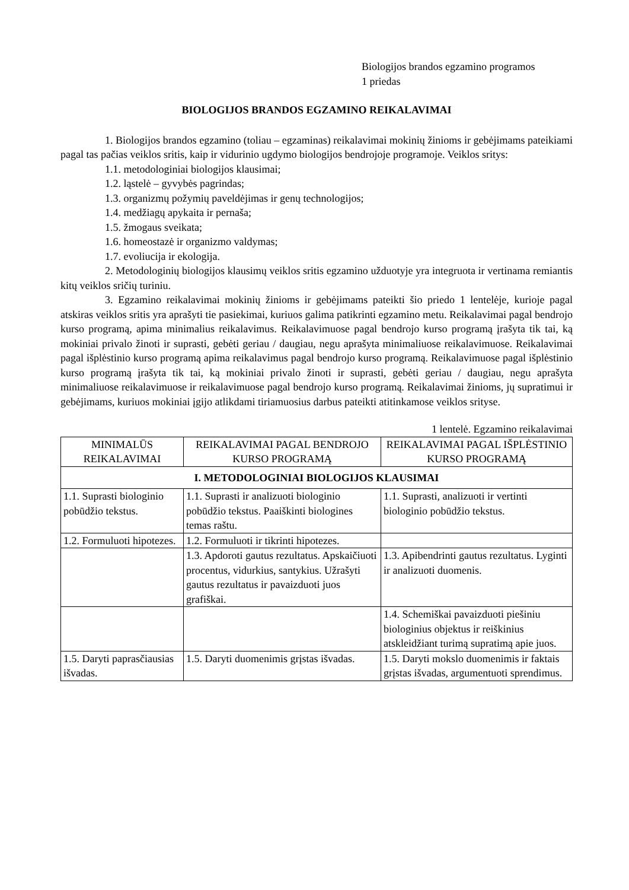Biologijos brandos egzamino programos
1 priedas
BIOLOGIJOS BRANDOS EGZAMINO REIKALAVIMAI
1. Biologijos brandos egzamino (toliau – egzaminas) reikalavimai mokinių žinioms ir gebėjimams pateikiami pagal tas pačias veiklos sritis, kaip ir vidurinio ugdymo biologijos bendrojoje programoje. Veiklos sritys:
1.1. metodologiniai biologijos klausimai;
1.2. ląstelė – gyvybės pagrindas;
1.3. organizmų požymių paveldėjimas ir genų technologijos;
1.4. medžiagų apykaita ir pernaša;
1.5. žmogaus sveikata;
1.6. homeostazė ir organizmo valdymas;
1.7. evoliucija ir ekologija.
2. Metodologinių biologijos klausimų veiklos sritis egzamino užduotyje yra integruota ir vertinama remiantis kitų veiklos sričių turiniu.
3. Egzamino reikalavimai mokinių žinioms ir gebėjimams pateikti šio priedo 1 lentelėje, kurioje pagal atskiras veiklos sritis yra aprašyti tie pasiekimai, kuriuos galima patikrinti egzamino metu. Reikalavimai pagal bendrojo kurso programą, apima minimalius reikalavimus. Reikalavimuose pagal bendrojo kurso programą įrašyta tik tai, ką mokiniai privalo žinoti ir suprasti, gebėti geriau / daugiau, negu aprašyta minimaliuose reikalavimuose. Reikalavimai pagal išplėstinio kurso programą apima reikalavimus pagal bendrojo kurso programą. Reikalavimuose pagal išplėstinio kurso programą įrašyta tik tai, ką mokiniai privalo žinoti ir suprasti, gebėti geriau / daugiau, negu aprašyta minimaliuose reikalavimuose ir reikalavimuose pagal bendrojo kurso programą. Reikalavimai žinioms, jų supratimui ir gebėjimams, kuriuos mokiniai įgijo atlikdami tiriamuosius darbus pateikti atitinkamose veiklos srityse.
1 lentelė. Egzamino reikalavimai
| MINIMALŪS REIKALAVIMAI | REIKALAVIMAI PAGAL BENDROJO KURSO PROGRAMĄ | REIKALAVIMAI PAGAL IŠPLĖSTINIO KURSO PROGRAMĄ |
| --- | --- | --- |
| I. METODOLOGINIAI BIOLOGIJOS KLAUSIMAI | | |
| 1.1. Suprasti biologinio pobūdžio tekstus. | 1.1. Suprasti ir analizuoti biologinio pobūdžio tekstus. Paaiškinti biologines temas raštu. | 1.1. Suprasti, analizuoti ir vertinti biologinio pobūdžio tekstus. |
| 1.2. Formuluoti hipotezes. | 1.2. Formuluoti ir tikrinti hipotezes. | |
| | 1.3. Apdoroti gautus rezultatus. Apskaičiuoti procentus, vidurkius, santykius. Užrašyti gautus rezultatus ir pavaizduoti juos grafiškai. | 1.3. Apibendrinti gautus rezultatus. Lyginti ir analizuoti duomenis. |
| | | 1.4. Schemiškai pavaizduoti piešiniu biologinius objektus ir reiškinius atskleidžiant turimą supratimą apie juos. |
| 1.5. Daryti paprasčiausias išvadas. | 1.5. Daryti duomenimis grįstas išvadas. | 1.5. Daryti mokslo duomenimis ir faktais grįstas išvadas, argumentuoti sprendimus. |